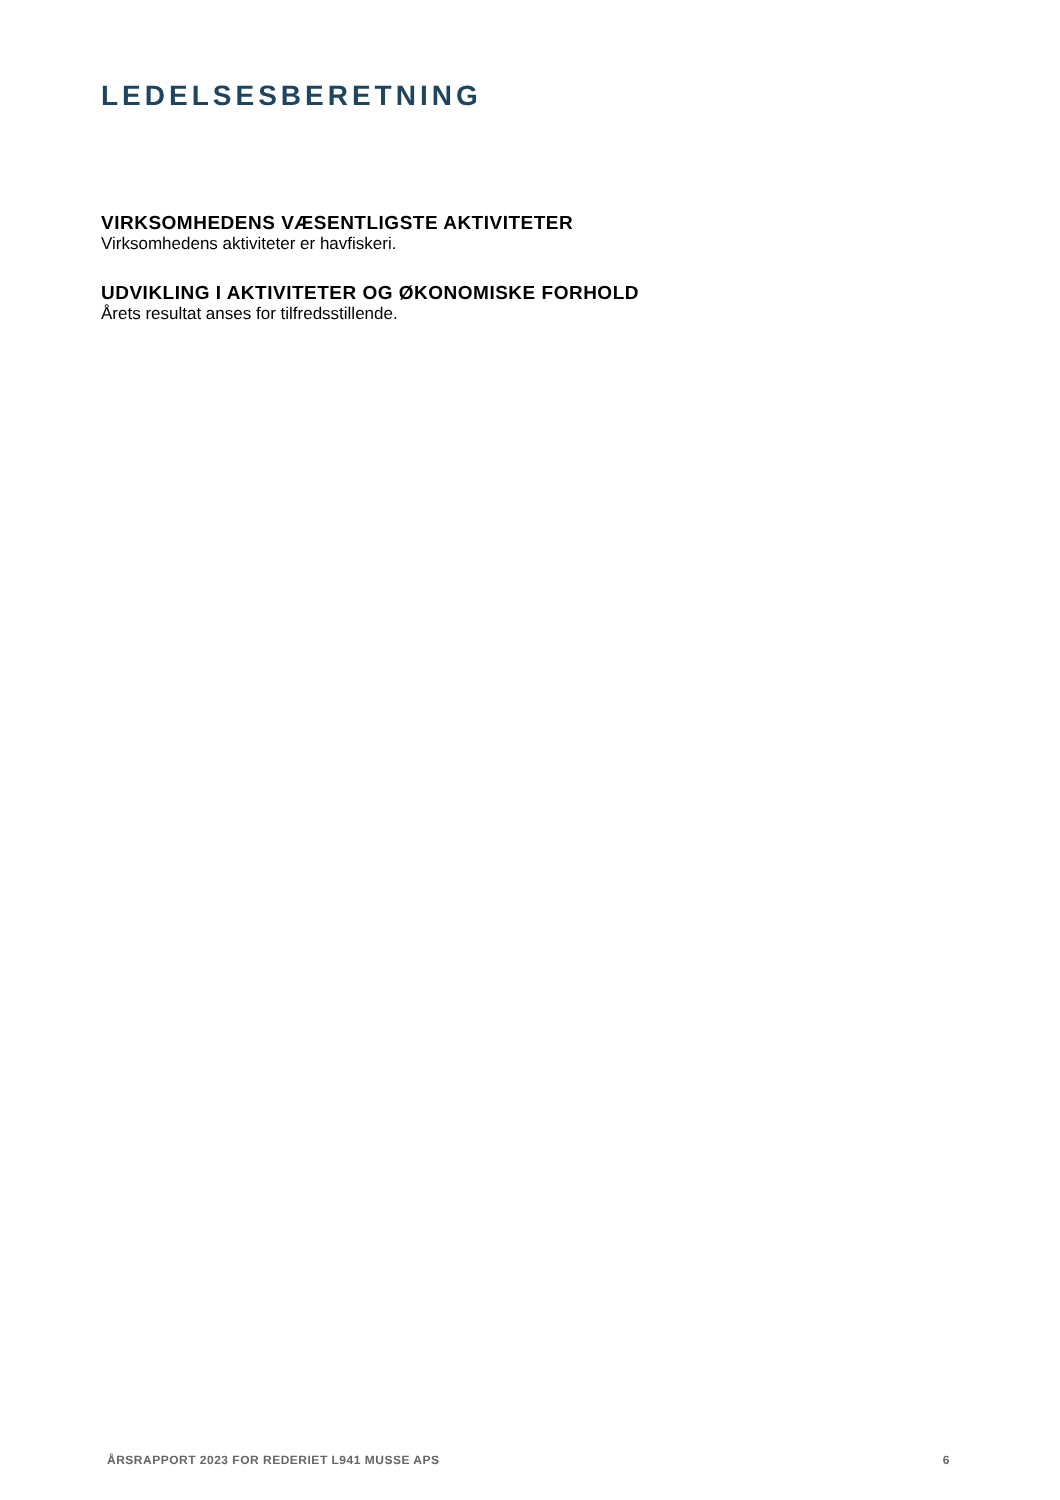LEDELSESBERETNING
VIRKSOMHEDENS VÆSENTLIGSTE AKTIVITETER
Virksomhedens aktiviteter er havfiskeri.
UDVIKLING I AKTIVITETER OG ØKONOMISKE FORHOLD
Årets resultat anses for tilfredsstillende.
ÅRSRAPPORT 2023 FOR REDERIET L941 MUSSE APS 6